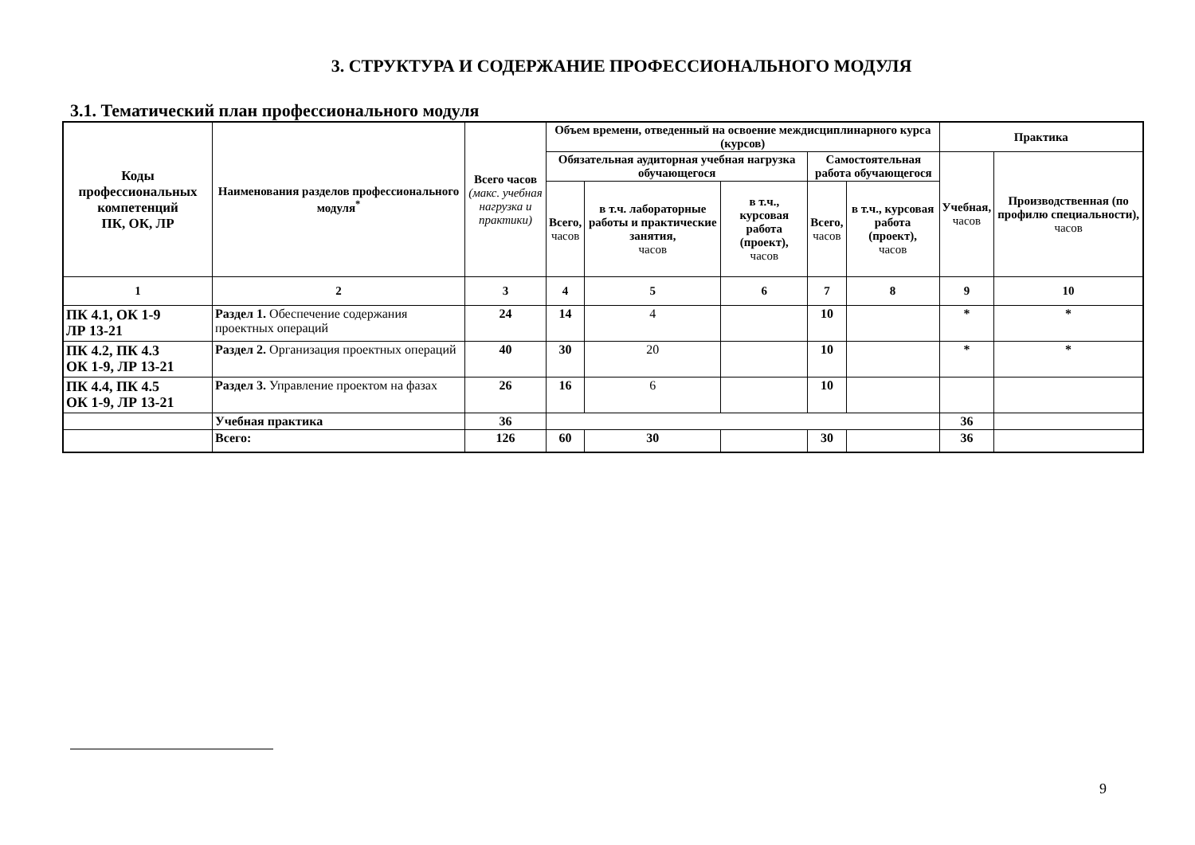3. СТРУКТУРА И СОДЕРЖАНИЕ ПРОФЕССИОНАЛЬНОГО МОДУЛЯ
3.1. Тематический план профессионального модуля
| Коды профессиональных компетенций ПК, ОК, ЛР | Наименования разделов профессионального модуля<sup>*</sup> | Всего часов (макс. учебная нагрузка и практики) | Объем времени, отведенный на освоение междисциплинарного курса (курсов) | | | | | Практика | |
| --- | --- | --- | --- | --- | --- | --- | --- | --- | --- |
| | | | Обязательная аудиторная учебная нагрузка обучающегося | | | Самостоятельная работа обучающегося | | Учебная, часов | Производственная (по профилю специальности), часов |
| | | | Всего, часов | в т.ч. лабораторные работы и практические занятия, часов | в т.ч., курсовая работа (проект), часов | Всего, часов | в т.ч., курсовая работа (проект), часов | | |
| 1 | 2 | 3 | 4 | 5 | 6 | 7 | 8 | 9 | 10 |
| ПК 4.1, ОК 1-9 ЛР 13-21 | Раздел 1. Обеспечение содержания проектных операций | 24 | 14 | 4 | | 10 | | * | * |
| ПК 4.2, ПК 4.3 ОК 1-9, ЛР 13-21 | Раздел 2. Организация проектных операций | 40 | 30 | 20 | | 10 | | * | * |
| ПК 4.4, ПК 4.5 ОК 1-9, ЛР 13-21 | Раздел 3. Управление проектом на фазах | 26 | 16 | 6 | | 10 | | | |
| | Учебная практика | 36 | | | | | | 36 | |
| | Всего: | 126 | 60 | 30 | | 30 | | 36 | |
9